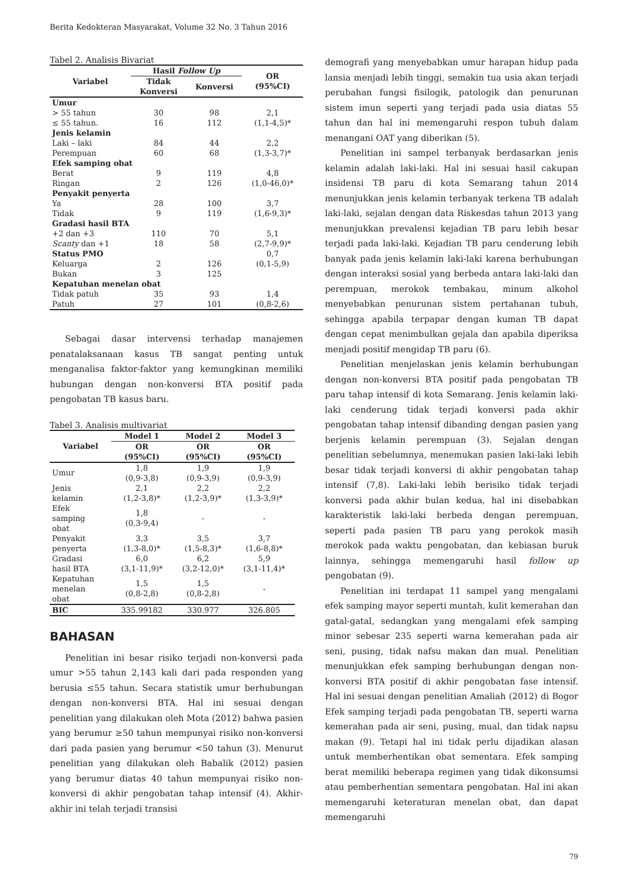Berita Kedokteran Masyarakat, Volume 32 No. 3 Tahun 2016
Tabel 2. Analisis Bivariat
| Variabel | Hasil Follow Up | | OR (95%CI) |
| --- | --- | --- | --- |
| | Tidak Konversi | Konversi | |
| Umur | | | |
| > 55 tahun | 30 | 98 | 2,1 |
| ≤ 55 tahun. | 16 | 112 | (1,1-4,5)* |
| Jenis kelamin | | | |
| Laki – laki | 84 | 44 | 2,2 |
| Perempuan | 60 | 68 | (1,3-3,7)* |
| Efek samping obat | | | |
| Berat | 9 | 119 | 4,8 |
| Ringan | 2 | 126 | (1,0-46,0)* |
| Penyakit penyerta | | | |
| Ya | 28 | 100 | 3,7 |
| Tidak | 9 | 119 | (1,6-9,3)* |
| Gradasi hasil BTA | | | |
| +2 dan +3 | 110 | 70 | 5,1 |
| Scanty dan +1 | 18 | 58 | (2,7-9,9)* |
| Status PMO | | | 0,7 |
| Keluarga | 2 | 126 | (0,1-5,9) |
| Bukan | 3 | 125 | |
| Kepatuhan menelan obat | | | |
| Tidak patuh | 35 | 93 | 1,4 |
| Patuh | 27 | 101 | (0,8-2,6) |
Sebagai dasar intervensi terhadap manajemen penatalaksanaan kasus TB sangat penting untuk menganalisa faktor-faktor yang kemungkinan memiliki hubungan dengan non-konversi BTA positif pada pengobatan TB kasus baru.
Tabel 3. Analisis multivariat
| Variabel | Model 1 | Model 2 | Model 3 |
| --- | --- | --- | --- |
| | OR (95%CI) | OR (95%CI) | OR (95%CI) |
| Umur | 1,8 (0,9-3,8) | 1,9 (0,9-3,9) | 1,9 (0,9-3,9) |
| Jenis kelamin | 2,1 (1,2-3,8)* | 2,2 (1,2-3,9)* | 2,2 (1,3-3,9)* |
| Efek samping obat | 1,8 (0,3-9,4) | - | - |
| Penyakit penyerta | 3,3 (1,3-8,0)* | 3,5 (1,5-8,3)* | 3,7 (1,6-8,8)* |
| Gradasi hasil BTA | 6,0 (3,1-11,9)* | 6,2 (3,2-12,0)* | 5,9 (3,1-11,4)* |
| Kepatuhan menelan obat | 1,5 (0,8-2,8) | 1,5 (0,8-2,8) | - |
| BIC | 335.99182 | 330.977 | 326.805 |
BAHASAN
Penelitian ini besar risiko terjadi non-konversi pada umur >55 tahun 2,143 kali dari pada responden yang berusia ≤55 tahun. Secara statistik umur berhubungan dengan non-konversi BTA. Hal ini sesuai dengan penelitian yang dilakukan oleh Mota (2012) bahwa pasien yang berumur ≥50 tahun mempunyai risiko non-konversi dari pada pasien yang berumur <50 tahun (3). Menurut penelitian yang dilakukan oleh Babalik (2012) pasien yang berumur diatas 40 tahun mempunyai risiko non-konversi di akhir pengobatan tahap intensif (4). Akhir-akhir ini telah terjadi transisi
demografi yang menyebabkan umur harapan hidup pada lansia menjadi lebih tinggi, semakin tua usia akan terjadi perubahan fungsi fisilogik, patologik dan penurunan sistem imun seperti yang terjadi pada usia diatas 55 tahun dan hal ini memengaruhi respon tubuh dalam menangani OAT yang diberikan (5).
Penelitian ini sampel terbanyak berdasarkan jenis kelamin adalah laki-laki. Hal ini sesuai hasil cakupan insidensi TB paru di kota Semarang tahun 2014 menunjukkan jenis kelamin terbanyak terkena TB adalah laki-laki, sejalan dengan data Riskesdas tahun 2013 yang menunjukkan prevalensi kejadian TB paru lebih besar terjadi pada laki-laki. Kejadian TB paru cenderung lebih banyak pada jenis kelamin laki-laki karena berhubungan dengan interaksi sosial yang berbeda antara laki-laki dan perempuan, merokok tembakau, minum alkohol menyebabkan penurunan sistem pertahanan tubuh, sehingga apabila terpapar dengan kuman TB dapat dengan cepat menimbulkan gejala dan apabila diperiksa menjadi positif mengidap TB paru (6).
Penelitian menjelaskan jenis kelamin berhubungan dengan non-konversi BTA positif pada pengobatan TB paru tahap intensif di kota Semarang. Jenis kelamin laki-laki cenderung tidak terjadi konversi pada akhir pengobatan tahap intensif dibanding dengan pasien yang berjenis kelamin perempuan (3). Sejalan dengan penelitian sebelumnya, menemukan pasien laki-laki lebih besar tidak terjadi konversi di akhir pengobatan tahap intensif (7,8). Laki-laki lebih berisiko tidak terjadi konversi pada akhir bulan kedua, hal ini disebabkan karakteristik laki-laki berbeda dengan perempuan, seperti pada pasien TB paru yang perokok masih merokok pada waktu pengobatan, dan kebiasan buruk lainnya, sehingga memengaruhi hasil follow up pengobatan (9).
Penelitian ini terdapat 11 sampel yang mengalami efek samping mayor seperti muntah, kulit kemerahan dan gatal-gatal, sedangkan yang mengalami efek samping minor sebesar 235 seperti warna kemerahan pada air seni, pusing, tidak nafsu makan dan mual. Penelitian menunjukkan efek samping berhubungan dengan non-konversi BTA positif di akhir pengobatan fase intensif. Hal ini sesuai dengan penelitian Amaliah (2012) di Bogor Efek samping terjadi pada pengobatan TB, seperti warna kemerahan pada air seni, pusing, mual, dan tidak napsu makan (9). Tetapi hal ini tidak perlu dijadikan alasan untuk memberhentikan obat sementara. Efek samping berat memiliki beberapa regimen yang tidak dikonsumsi atau pemberhentian sementara pengobatan. Hal ini akan memengaruhi keteraturan menelan obat, dan dapat memengaruhi
79